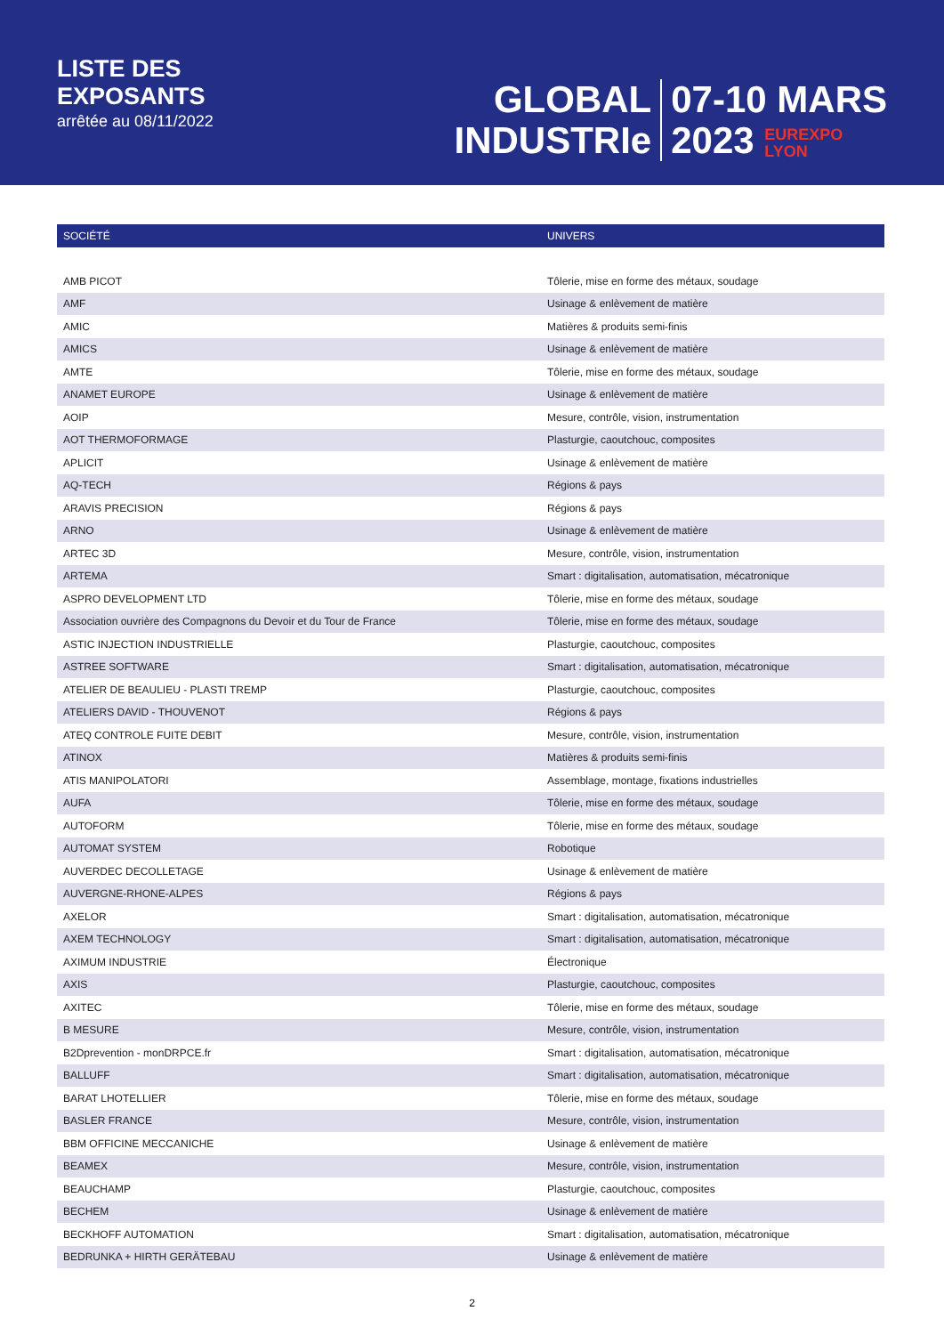LISTE DES
EXPOSANTS
arrêtée au 08/11/2022
GLOBAL
INDUSTRIe
07-10 MARS
2023 EUREXPO
LYON
| SOCIÉTÉ | UNIVERS |
| --- | --- |
| AMB PICOT | Tôlerie, mise en forme des métaux, soudage |
| AMF | Usinage & enlèvement de matière |
| AMIC | Matières & produits semi-finis |
| AMICS | Usinage & enlèvement de matière |
| AMTE | Tôlerie, mise en forme des métaux, soudage |
| ANAMET EUROPE | Usinage & enlèvement de matière |
| AOIP | Mesure, contrôle, vision, instrumentation |
| AOT THERMOFORMAGE | Plasturgie, caoutchouc, composites |
| APLICIT | Usinage & enlèvement de matière |
| AQ-TECH | Régions & pays |
| ARAVIS PRECISION | Régions & pays |
| ARNO | Usinage & enlèvement de matière |
| ARTEC 3D | Mesure, contrôle, vision, instrumentation |
| ARTEMA | Smart : digitalisation, automatisation, mécatronique |
| ASPRO DEVELOPMENT LTD | Tôlerie, mise en forme des métaux, soudage |
| Association ouvrière des Compagnons du Devoir et du Tour de France | Tôlerie, mise en forme des métaux, soudage |
| ASTIC INJECTION INDUSTRIELLE | Plasturgie, caoutchouc, composites |
| ASTREE SOFTWARE | Smart : digitalisation, automatisation, mécatronique |
| ATELIER DE BEAULIEU - PLASTI TREMP | Plasturgie, caoutchouc, composites |
| ATELIERS DAVID - THOUVENOT | Régions & pays |
| ATEQ CONTROLE FUITE DEBIT | Mesure, contrôle, vision, instrumentation |
| ATINOX | Matières & produits semi-finis |
| ATIS MANIPOLATORI | Assemblage, montage, fixations industrielles |
| AUFA | Tôlerie, mise en forme des métaux, soudage |
| AUTOFORM | Tôlerie, mise en forme des métaux, soudage |
| AUTOMAT SYSTEM | Robotique |
| AUVERDEC DECOLLETAGE | Usinage & enlèvement de matière |
| AUVERGNE-RHONE-ALPES | Régions & pays |
| AXELOR | Smart : digitalisation, automatisation, mécatronique |
| AXEM TECHNOLOGY | Smart : digitalisation, automatisation, mécatronique |
| AXIMUM INDUSTRIE | Électronique |
| AXIS | Plasturgie, caoutchouc, composites |
| AXITEC | Tôlerie, mise en forme des métaux, soudage |
| B MESURE | Mesure, contrôle, vision, instrumentation |
| B2Dprevention - monDRPCE.fr | Smart : digitalisation, automatisation, mécatronique |
| BALLUFF | Smart : digitalisation, automatisation, mécatronique |
| BARAT LHOTELLIER | Tôlerie, mise en forme des métaux, soudage |
| BASLER FRANCE | Mesure, contrôle, vision, instrumentation |
| BBM OFFICINE MECCANICHE | Usinage & enlèvement de matière |
| BEAMEX | Mesure, contrôle, vision, instrumentation |
| BEAUCHAMP | Plasturgie, caoutchouc, composites |
| BECHEM | Usinage & enlèvement de matière |
| BECKHOFF AUTOMATION | Smart : digitalisation, automatisation, mécatronique |
| BEDRUNKA + HIRTH GERÄTEBAU | Usinage & enlèvement de matière |
2